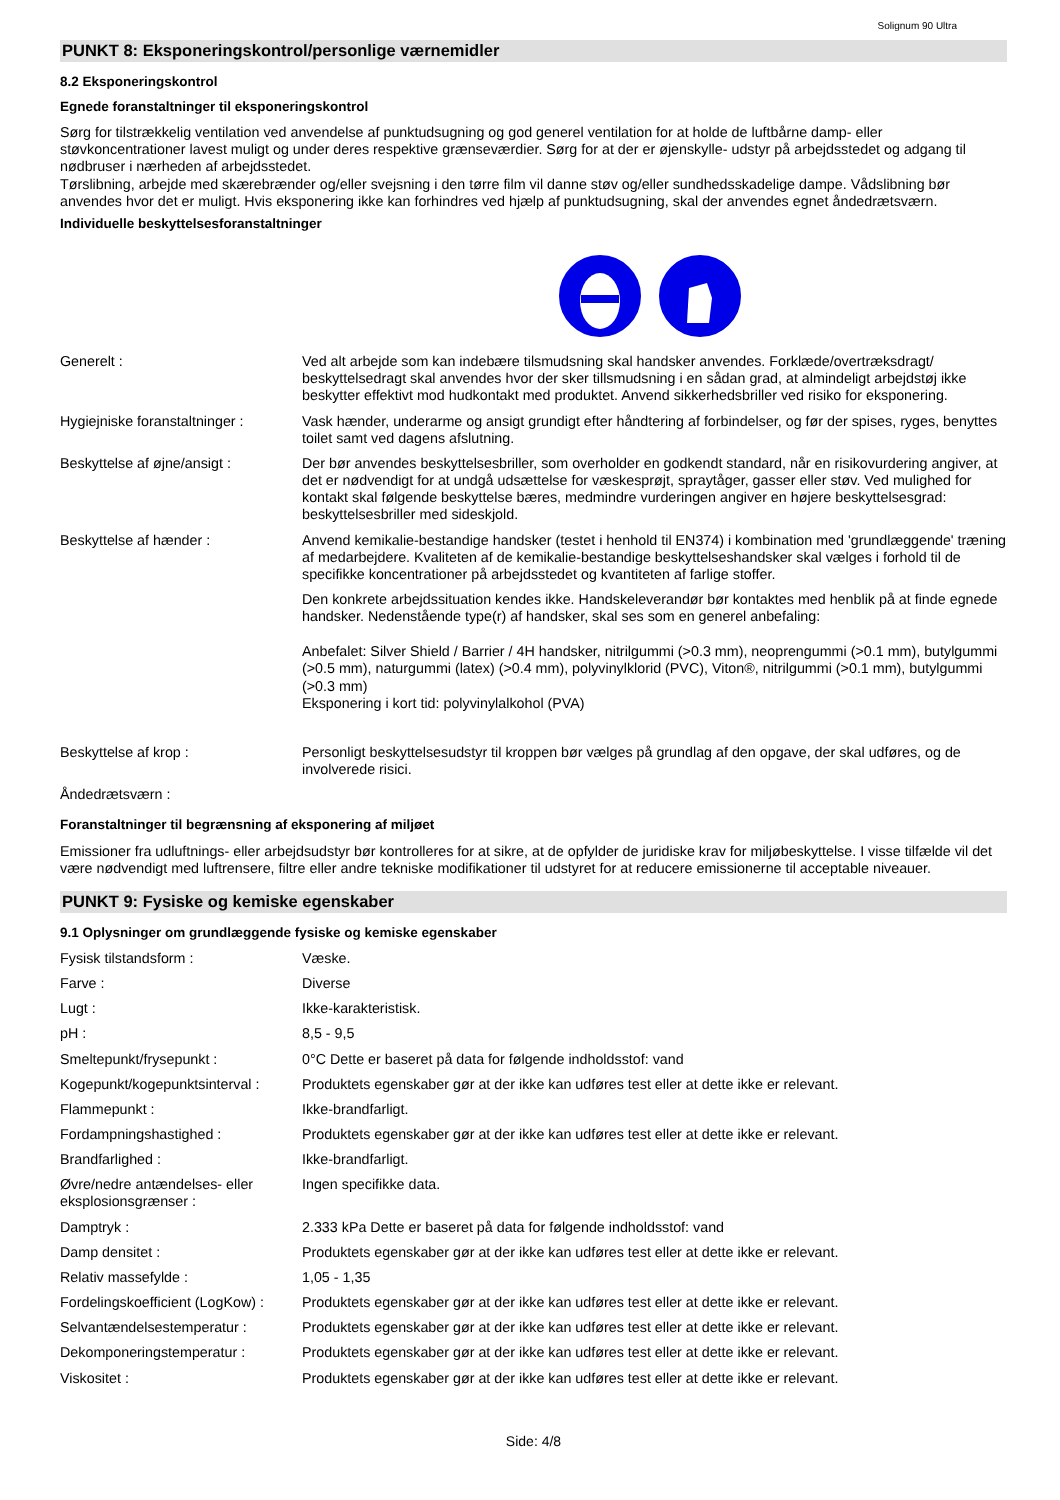Solignum 90 Ultra
PUNKT 8: Eksponeringskontrol/personlige værnemidler
8.2 Eksponeringskontrol
Egnede foranstaltninger til eksponeringskontrol
Sørg for tilstrækkelig ventilation ved anvendelse af punktudsugning og god generel ventilation for at holde de luftbårne damp- eller støvkoncentrationer lavest muligt og under deres respektive grænseværdier. Sørg for at der er øjenskylle- udstyr på arbejdsstedet og adgang til nødbruser i nærheden af arbejdsstedet.
Tørslibning, arbejde med skærebrænder og/eller svejsning i den tørre film vil danne støv og/eller sundhedsskadelige dampe. Vådslibning bør anvendes hvor det er muligt. Hvis eksponering ikke kan forhindres ved hjælp af punktudsugning, skal der anvendes egnet åndedrætsværn.
Individuelle beskyttelsesforanstaltninger
| Generelt : | Ved alt arbejde som kan indebære tilsmudsning skal handsker anvendes. Forklæde/overtræksdragt/ beskyttelsedragt skal anvendes hvor der sker tillsmudsning i en sådan grad, at almindeligt arbejdstøj ikke beskytter effektivt mod hudkontakt med produktet. Anvend sikkerhedsbriller ved risiko for eksponering. |
| Hygiejniske foranstaltninger : | Vask hænder, underarme og ansigt grundigt efter håndtering af forbindelser, og før der spises, ryges, benyttes toilet samt ved dagens afslutning. |
| Beskyttelse af øjne/ansigt : | Der bør anvendes beskyttelsesbriller, som overholder en godkendt standard, når en risikovurdering angiver, at det er nødvendigt for at undgå udsættelse for væskesprøjt, spraytåger, gasser eller støv. Ved mulighed for kontakt skal følgende beskyttelse bæres, medmindre vurderingen angiver en højere beskyttelsesgrad: beskyttelsesbriller med sideskjold. |
| Beskyttelse af hænder : | Anvend kemikalie-bestandige handsker (testet i henhold til EN374) i kombination med 'grundlæggende' træning af medarbejdere. Kvaliteten af de kemikalie-bestandige beskyttelseshandsker skal vælges i forhold til de specifikke koncentrationer på arbejdsstedet og kvantiteten af farlige stoffer. Den konkrete arbejdssituation kendes ikke. Handskeleverandør bør kontaktes med henblik på at finde egnede handsker. Nedenstående type(r) af handsker, skal ses som en generel anbefaling: Anbefalet: Silver Shield / Barrier / 4H handsker, nitrilgummi (>0.3 mm), neoprengummi (>0.1 mm), butylgummi (>0.5 mm), naturgummi (latex) (>0.4 mm), polyvinylklorid (PVC), Viton®, nitrilgummi (>0.1 mm), butylgummi (>0.3 mm) Eksponering i kort tid: polyvinylalkohol (PVA) |
| Beskyttelse af krop : | Personligt beskyttelsesudstyr til kroppen bør vælges på grundlag af den opgave, der skal udføres, og de involverede risici. |
| Åndedrætsværn : | |
Foranstaltninger til begrænsning af eksponering af miljøet
Emissioner fra udluftnings- eller arbejdsudstyr bør kontrolleres for at sikre, at de opfylder de juridiske krav for miljøbeskyttelse. I visse tilfælde vil det være nødvendigt med luftrensere, filtre eller andre tekniske modifikationer til udstyret for at reducere emissionerne til acceptable niveauer.
PUNKT 9: Fysiske og kemiske egenskaber
9.1 Oplysninger om grundlæggende fysiske og kemiske egenskaber
| Fysisk tilstandsform : | Væske. |
| Farve : | Diverse |
| Lugt : | Ikke-karakteristisk. |
| pH : | 8,5 - 9,5 |
| Smeltepunkt/frysepunkt : | 0°C Dette er baseret på data for følgende indholdsstof: vand |
| Kogepunkt/kogepunktsinterval : | Produktets egenskaber gør at der ikke kan udføres test eller at dette ikke er relevant. |
| Flammepunkt : | Ikke-brandfarligt. |
| Fordampningshastighed : | Produktets egenskaber gør at der ikke kan udføres test eller at dette ikke er relevant. |
| Brandfarlighed : | Ikke-brandfarligt. |
| Øvre/nedre antændelses- eller eksplosionsgrænser : | Ingen specifikke data. |
| Damptryk : | 2.333 kPa Dette er baseret på data for følgende indholdsstof: vand |
| Damp densitet : | Produktets egenskaber gør at der ikke kan udføres test eller at dette ikke er relevant. |
| Relativ massefylde : | 1,05 - 1,35 |
| Fordelingskoefficient (LogKow) : | Produktets egenskaber gør at der ikke kan udføres test eller at dette ikke er relevant. |
| Selvantændelsestemperatur : | Produktets egenskaber gør at der ikke kan udføres test eller at dette ikke er relevant. |
| Dekomponeringstemperatur : | Produktets egenskaber gør at der ikke kan udføres test eller at dette ikke er relevant. |
| Viskositet : | Produktets egenskaber gør at der ikke kan udføres test eller at dette ikke er relevant. |
Side: 4/8